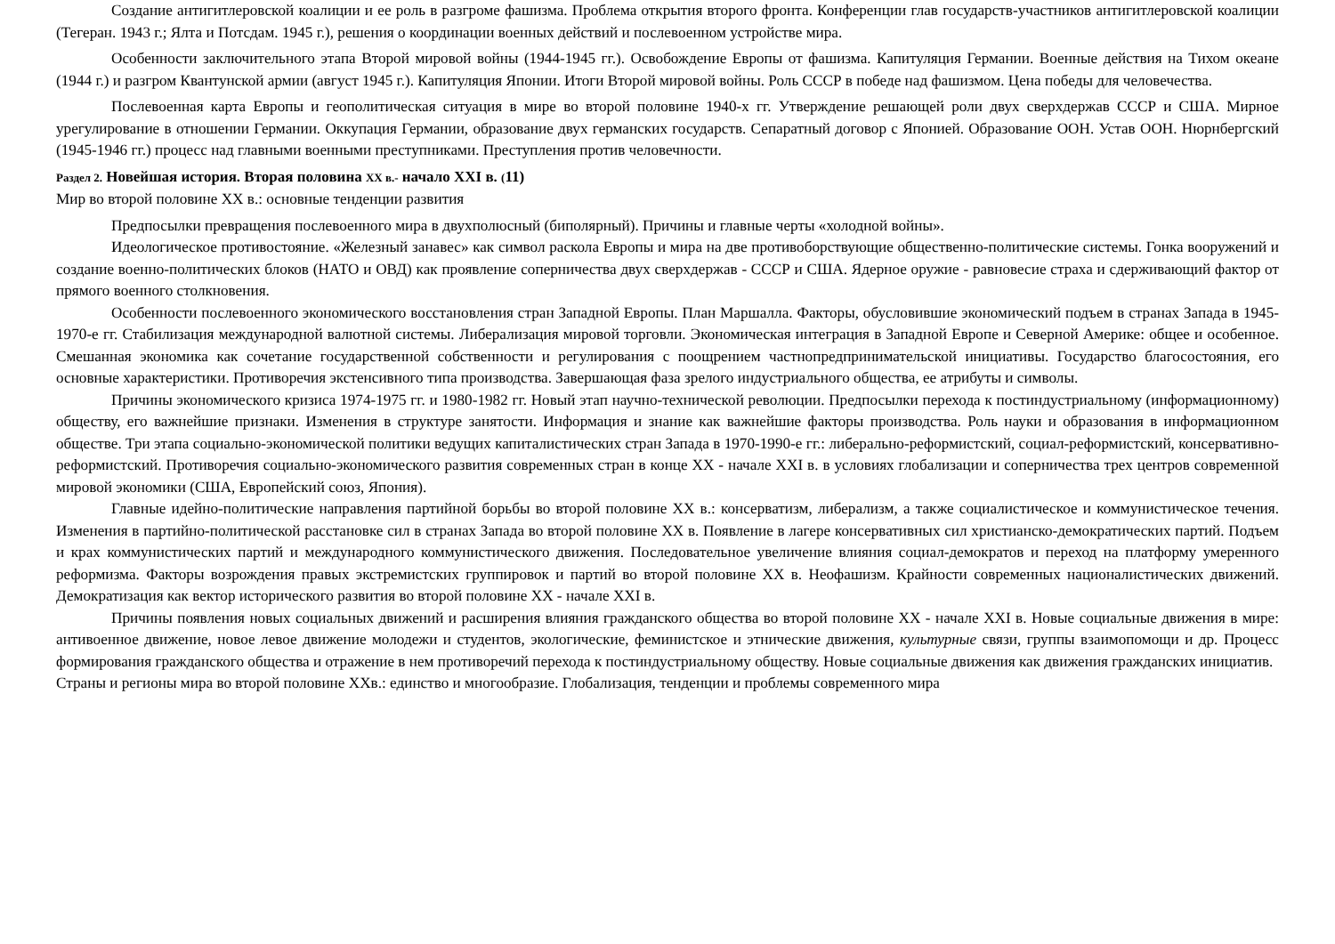Создание антигитлеровской коалиции и ее роль в разгроме фашизма. Проблема открытия второго фронта. Конференции глав государств-участников антигитлеровской коалиции (Тегеран. 1943 г.; Ялта и Потсдам. 1945 г.), решения о координации военных действий и послевоенном устройстве мира.
Особенности заключительного этапа Второй мировой войны (1944-1945 гг.). Освобождение Европы от фашизма. Капитуляция Германии. Военные действия на Тихом океане (1944 г.) и разгром Квантунской армии (август 1945 г.). Капитуляция Японии. Итоги Второй мировой войны. Роль СССР в победе над фашизмом. Цена победы для человечества.
Послевоенная карта Европы и геополитическая ситуация в мире во второй половине 1940-х гг. Утверждение решающей роли двух сверхдержав СССР и США. Мирное урегулирование в отношении Германии. Оккупация Германии, образование двух германских государств. Сепаратный договор с Японией. Образование ООН. Устав ООН. Нюрнбергский (1945-1946 гг.) процесс над главными военными преступниками. Преступления против человечности.
Раздел 2. Новейшая история. Вторая половина XX в.- начало XXI в. (11)
Мир во второй половине XX в.: основные тенденции развития
Предпосылки превращения послевоенного мира в двухполюсный (биполярный). Причины и главные черты «холодной войны».
Идеологическое противостояние. «Железный занавес» как символ раскола Европы и мира на две противоборствующие общественно-политические системы. Гонка вооружений и создание военно-политических блоков (НАТО и ОВД) как проявление соперничества двух сверхдержав - СССР и США. Ядерное оружие - равновесие страха и сдерживающий фактор от прямого военного столкновения.
Особенности послевоенного экономического восстановления стран Западной Европы. План Маршалла. Факторы, обусловившие экономический подъем в странах Запада в 1945-1970-е гг. Стабилизация международной валютной системы. Либерализация мировой торговли. Экономическая интеграция в Западной Европе и Северной Америке: общее и особенное. Смешанная экономика как сочетание государственной собственности и регулирования с поощрением частнопредпринимательской инициативы. Государство благосостояния, его основные характеристики. Противоречия экстенсивного типа производства. Завершающая фаза зрелого индустриального общества, ее атрибуты и символы.
Причины экономического кризиса 1974-1975 гг. и 1980-1982 гг. Новый этап научно-технической революции. Предпосылки перехода к постиндустриальному (информационному) обществу, его важнейшие признаки. Изменения в структуре занятости. Информация и знание как важнейшие факторы производства. Роль науки и образования в информационном обществе. Три этапа социально-экономической политики ведущих капиталистических стран Запада в 1970-1990-е гг.: либерально-реформистский, социал-реформистский, консервативно-реформистский. Противоречия социально-экономического развития современных стран в конце XX - начале XXI в. в условиях глобализации и соперничества трех центров современной мировой экономики (США, Европейский союз, Япония).
Главные идейно-политические направления партийной борьбы во второй половине XX в.: консерватизм, либерализм, а также социалистическое и коммунистическое течения. Изменения в партийно-политической расстановке сил в странах Запада во второй половине XX в. Появление в лагере консервативных сил христианско-демократических партий. Подъем и крах коммунистических партий и международного коммунистического движения. Последовательное увеличение влияния социал-демократов и переход на платформу умеренного реформизма. Факторы возрождения правых экстремистских группировок и партий во второй половине XX в. Неофашизм. Крайности современных националистических движений. Демократизация как вектор исторического развития во второй половине XX - начале XXI в.
Причины появления новых социальных движений и расширения влияния гражданского общества во второй половине XX - начале XXI в. Новые социальные движения в мире: антивоенное движение, новое левое движение молодежи и студентов, экологические, феминистское и этнические движения, культурные связи, группы взаимопомощи и др. Процесс формирования гражданского общества и отражение в нем противоречий перехода к постиндустриальному обществу. Новые социальные движения как движения гражданских инициатив.
Страны и регионы мира во второй половине XXв.: единство и многообразие. Глобализация, тенденции и проблемы современного мира